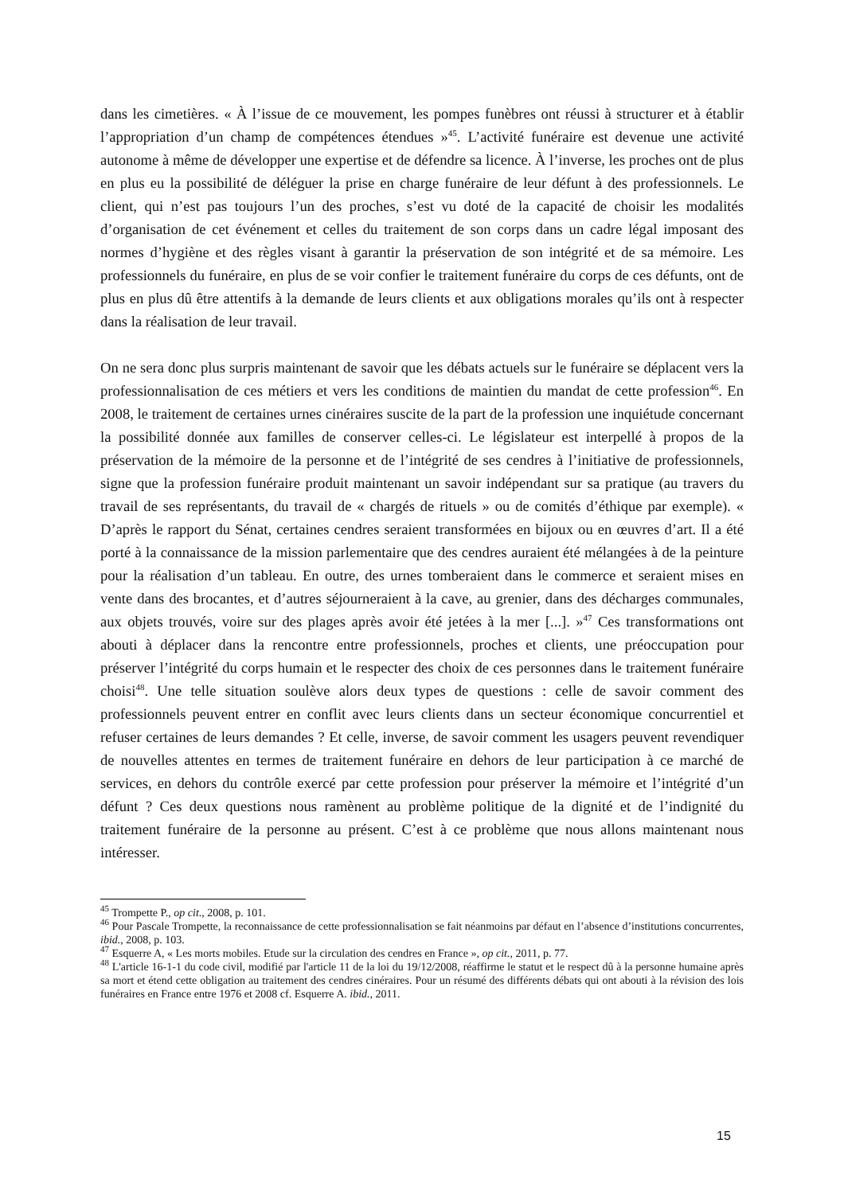dans les cimetières. « À l’issue de ce mouvement, les pompes funèbres ont réussi à structurer et à établir l’appropriation d’un champ de compétences étendues »<sup>45</sup>. L’activité funéraire est devenue une activité autonome à même de développer une expertise et de défendre sa licence. À l’inverse, les proches ont de plus en plus eu la possibilité de déléguer la prise en charge funéraire de leur défunt à des professionnels. Le client, qui n’est pas toujours l’un des proches, s’est vu doté de la capacité de choisir les modalités d’organisation de cet événement et celles du traitement de son corps dans un cadre légal imposant des normes d’hygiène et des règles visant à garantir la préservation de son intégrité et de sa mémoire. Les professionnels du funéraire, en plus de se voir confier le traitement funéraire du corps de ces défunts, ont de plus en plus dû être attentifs à la demande de leurs clients et aux obligations morales qu’ils ont à respecter dans la réalisation de leur travail.
On ne sera donc plus surpris maintenant de savoir que les débats actuels sur le funéraire se déplacent vers la professionnalisation de ces métiers et vers les conditions de maintien du mandat de cette profession<sup>46</sup>. En 2008, le traitement de certaines urnes cinéraires suscite de la part de la profession une inquiétude concernant la possibilité donnée aux familles de conserver celles-ci. Le législateur est interpellé à propos de la préservation de la mémoire de la personne et de l’intégrité de ses cendres à l’initiative de professionnels, signe que la profession funéraire produit maintenant un savoir indépendant sur sa pratique (au travers du travail de ses représentants, du travail de « chargés de rituels » ou de comités d’éthique par exemple). « D’après le rapport du Sénat, certaines cendres seraient transformées en bijoux ou en œuvres d’art. Il a été porté à la connaissance de la mission parlementaire que des cendres auraient été mélangées à de la peinture pour la réalisation d’un tableau. En outre, des urnes tomberaient dans le commerce et seraient mises en vente dans des brocantes, et d’autres séjourneraient à la cave, au grenier, dans des décharges communales, aux objets trouvés, voire sur des plages après avoir été jetées à la mer [...]. »<sup>47</sup> Ces transformations ont abouti à déplacer dans la rencontre entre professionnels, proches et clients, une préoccupation pour préserver l’intégrité du corps humain et le respecter des choix de ces personnes dans le traitement funéraire choisi<sup>48</sup>. Une telle situation soulève alors deux types de questions : celle de savoir comment des professionnels peuvent entrer en conflit avec leurs clients dans un secteur économique concurrentiel et refuser certaines de leurs demandes ? Et celle, inverse, de savoir comment les usagers peuvent revendiquer de nouvelles attentes en termes de traitement funéraire en dehors de leur participation à ce marché de services, en dehors du contrôle exercé par cette profession pour préserver la mémoire et l’intégrité d’un défunt ? Ces deux questions nous ramènent au problème politique de la dignité et de l’indignité du traitement funéraire de la personne au présent. C’est à ce problème que nous allons maintenant nous intéresser.
<sup>45</sup> Trompette P., op cit., 2008, p. 101.
<sup>46</sup> Pour Pascale Trompette, la reconnaissance de cette professionnalisation se fait néanmoins par défaut en l’absence d’institutions concurrentes, ibid., 2008, p. 103.
<sup>47</sup> Esquerre A, « Les morts mobiles. Etude sur la circulation des cendres en France », op cit., 2011, p. 77.
<sup>48</sup> L'article 16-1-1 du code civil, modifié par l'article 11 de la loi du 19/12/2008, réaffirme le statut et le respect dû à la personne humaine après sa mort et étend cette obligation au traitement des cendres cinéraires. Pour un résumé des différents débats qui ont abouti à la révision des lois funéraires en France entre 1976 et 2008 cf. Esquerre A. ibid., 2011.
15